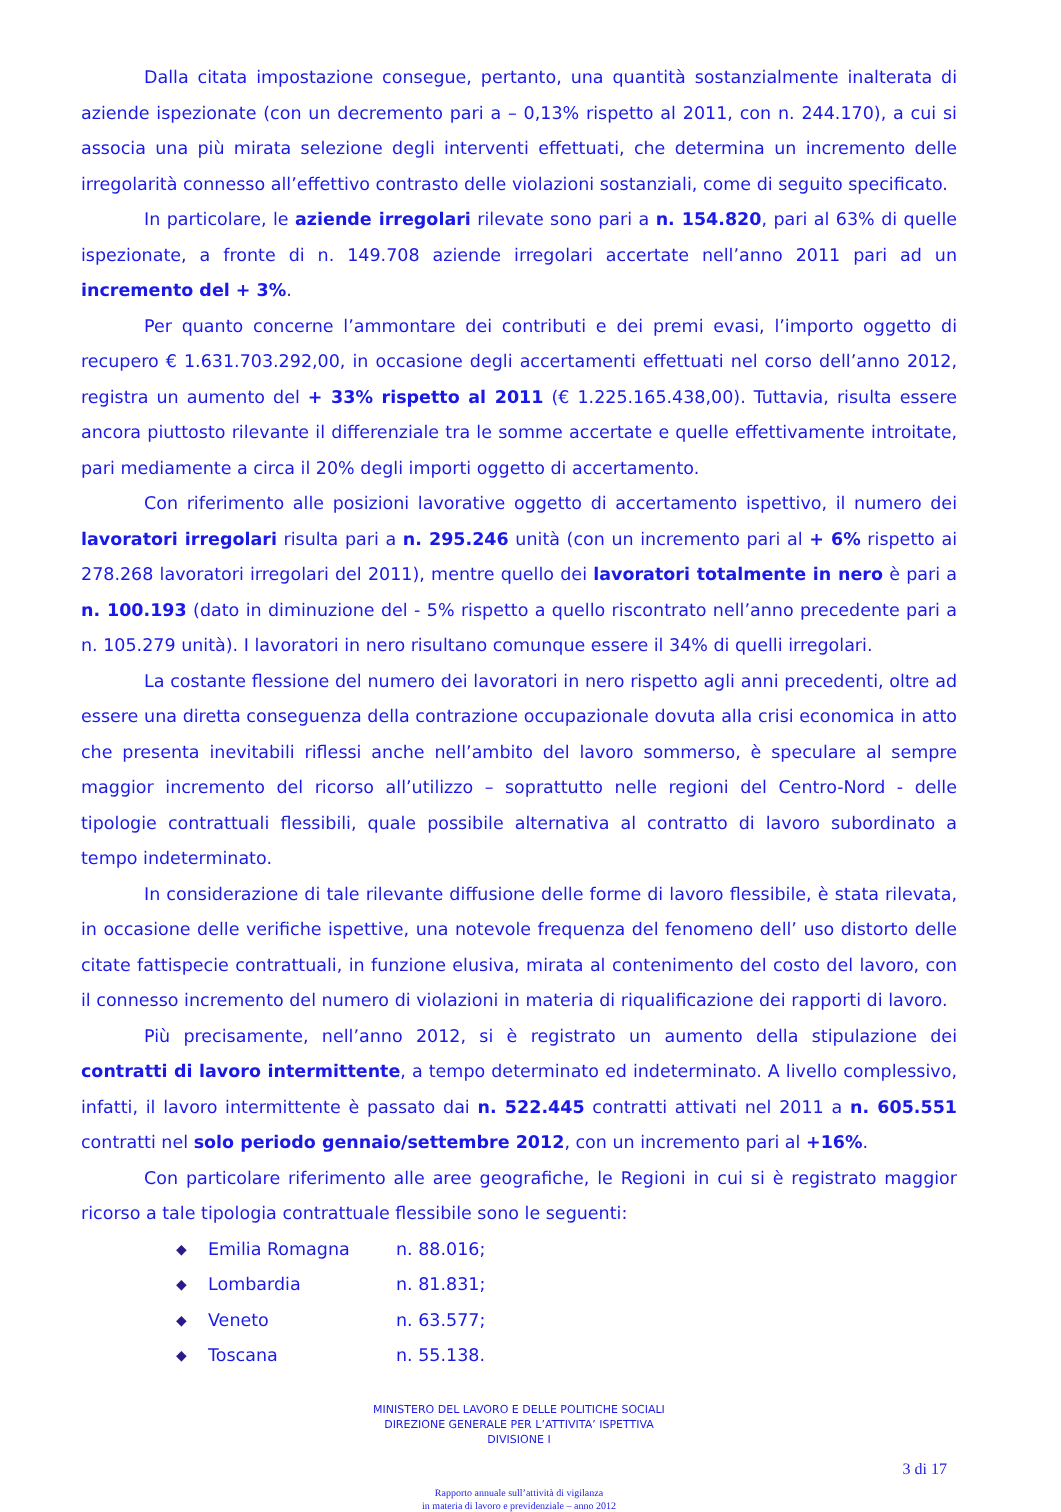Dalla citata impostazione consegue, pertanto, una quantità sostanzialmente inalterata di aziende ispezionate (con un decremento pari a – 0,13% rispetto al 2011, con n. 244.170), a cui si associa una più mirata selezione degli interventi effettuati, che determina un incremento delle irregolarità connesso all’effettivo contrasto delle violazioni sostanziali, come di seguito specificato.
In particolare, le aziende irregolari rilevate sono pari a n. 154.820, pari al 63% di quelle ispezionate, a fronte di n. 149.708 aziende irregolari accertate nell’anno 2011 pari ad un incremento del + 3%.
Per quanto concerne l’ammontare dei contributi e dei premi evasi, l’importo oggetto di recupero € 1.631.703.292,00, in occasione degli accertamenti effettuati nel corso dell’anno 2012, registra un aumento del + 33% rispetto al 2011 (€ 1.225.165.438,00). Tuttavia, risulta essere ancora piuttosto rilevante il differenziale tra le somme accertate e quelle effettivamente introitate, pari mediamente a circa il 20% degli importi oggetto di accertamento.
Con riferimento alle posizioni lavorative oggetto di accertamento ispettivo, il numero dei lavoratori irregolari risulta pari a n. 295.246 unità (con un incremento pari al + 6% rispetto ai 278.268 lavoratori irregolari del 2011), mentre quello dei lavoratori totalmente in nero è pari a n. 100.193 (dato in diminuzione del - 5% rispetto a quello riscontrato nell’anno precedente pari a n. 105.279 unità). I lavoratori in nero risultano comunque essere il 34% di quelli irregolari.
La costante flessione del numero dei lavoratori in nero rispetto agli anni precedenti, oltre ad essere una diretta conseguenza della contrazione occupazionale dovuta alla crisi economica in atto che presenta inevitabili riflessi anche nell’ambito del lavoro sommerso, è speculare al sempre maggior incremento del ricorso all’utilizzo – soprattutto nelle regioni del Centro-Nord - delle tipologie contrattuali flessibili, quale possibile alternativa al contratto di lavoro subordinato a tempo indeterminato.
In considerazione di tale rilevante diffusione delle forme di lavoro flessibile, è stata rilevata, in occasione delle verifiche ispettive, una notevole frequenza del fenomeno dell’ uso distorto delle citate fattispecie contrattuali, in funzione elusiva, mirata al contenimento del costo del lavoro, con il connesso incremento del numero di violazioni in materia di riqualificazione dei rapporti di lavoro.
Più precisamente, nell’anno 2012, si è registrato un aumento della stipulazione dei contratti di lavoro intermittente, a tempo determinato ed indeterminato. A livello complessivo, infatti, il lavoro intermittente è passato dai n. 522.445 contratti attivati nel 2011 a n. 605.551 contratti nel solo periodo gennaio/settembre 2012, con un incremento pari al +16%.
Con particolare riferimento alle aree geografiche, le Regioni in cui si è registrato maggior ricorso a tale tipologia contrattuale flessibile sono le seguenti:
◆ Emilia Romagna n. 88.016;
◆ Lombardia n. 81.831;
◆ Veneto n. 63.577;
◆ Toscana n. 55.138.
MINISTERO DEL LAVORO E DELLE POLITICHE SOCIALI
DIREZIONE GENERALE PER L’ATTIVITA’ ISPETTIVA
DIVISIONE I
3 di 17
Rapporto annuale sull’attività di vigilanza
in materia di lavoro e previdenziale – anno 2012